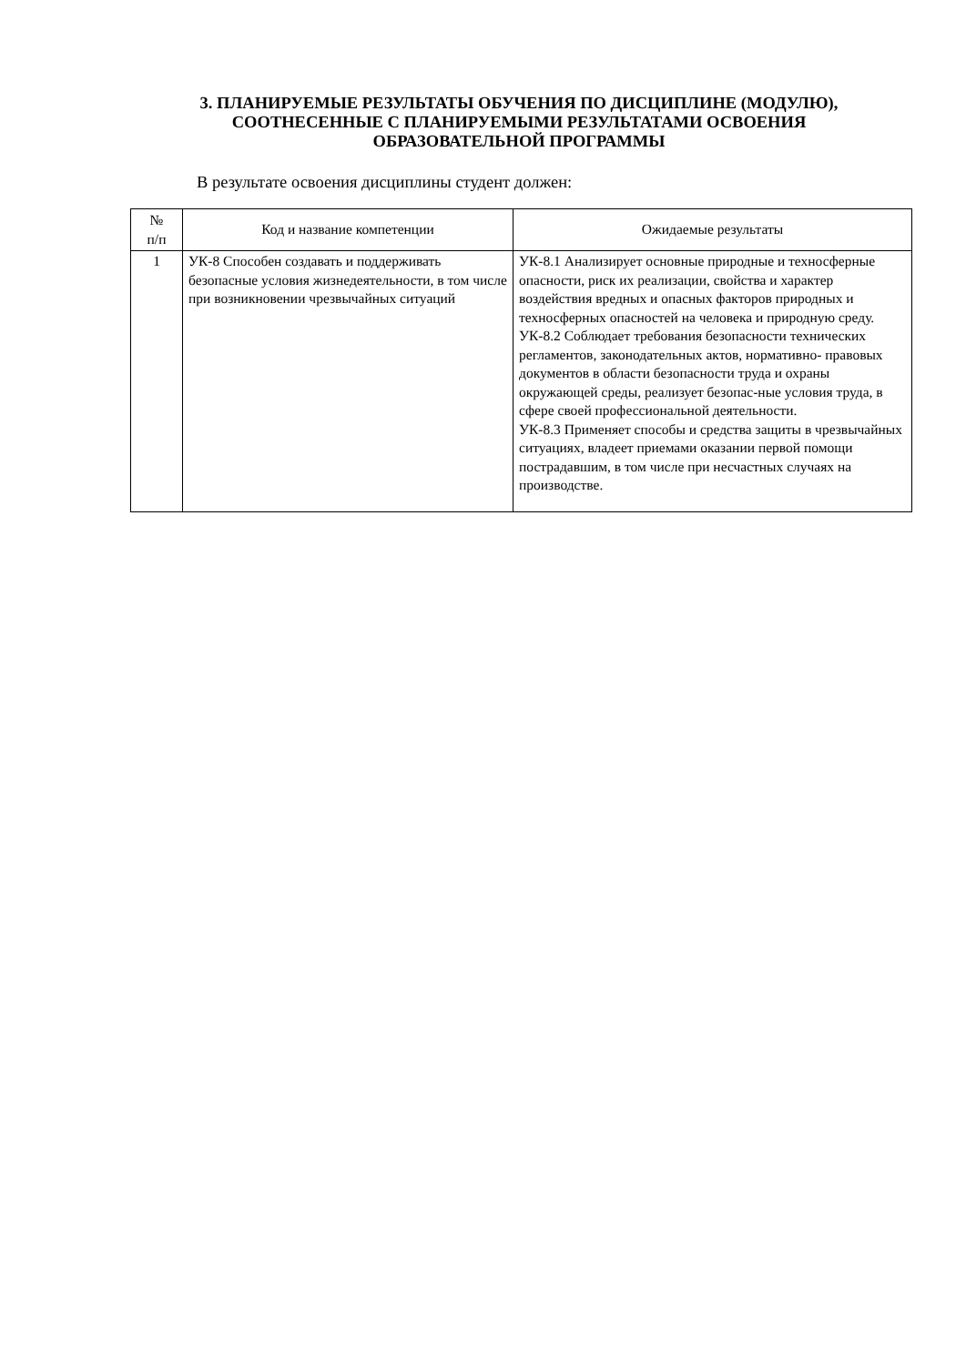3. ПЛАНИРУЕМЫЕ РЕЗУЛЬТАТЫ ОБУЧЕНИЯ ПО ДИСЦИПЛИНЕ (МОДУЛЮ),
СООТНЕСЕННЫЕ С ПЛАНИРУЕМЫМИ РЕЗУЛЬТАТАМИ ОСВОЕНИЯ
ОБРАЗОВАТЕЛЬНОЙ ПРОГРАММЫ
В результате освоения дисциплины студент должен:
| № п/п | Код и название компетенции | Ожидаемые результаты |
| --- | --- | --- |
| 1 | УК-8 Способен создавать и поддерживать безопасные условия жизнедеятельности, в том числе при возникновении чрезвычайных ситуаций | УК-8.1 Анализирует основные природные и техносферные опасности, риск их реализации, свойства и характер воздействия вредных и опасных факторов природных и техносферных опасностей на человека и природную среду. УК-8.2 Соблюдает требования безопасности технических регламентов, законодательных актов, нормативно- правовых документов в области безопасности труда и охраны окружающей среды, реализует безопас-ные условия труда, в сфере своей профессиональной деятельности. УК-8.3 Применяет способы и средства защиты в чрезвычайных ситуациях, владеет приемами оказании первой помощи пострадавшим, в том числе при несчастных случаях на производстве. |